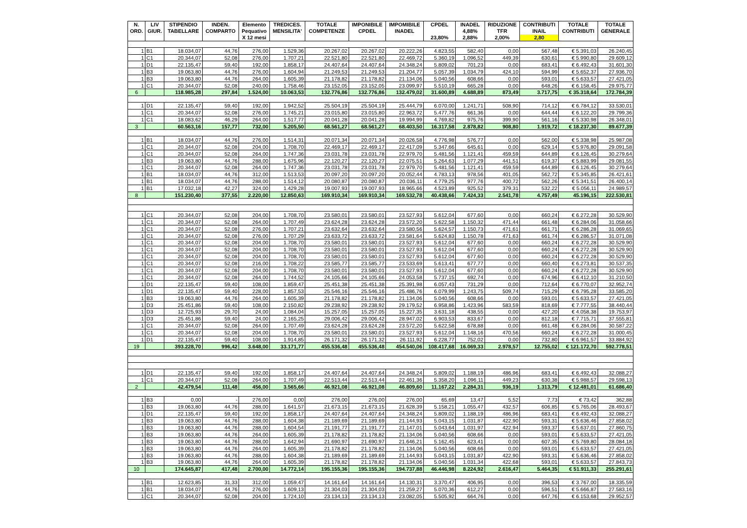| N. | LIV | STIPENDIO | INDEN. | Elemento | TREDICES. | TOTALE | IMPONIBILE | IMPOMIBILE | CPDEL | INADEL | RIDUZIONE | CONTRIBUTI | TOTALE | TOTALE |
| --- | --- | --- | --- | --- | --- | --- | --- | --- | --- | --- | --- | --- | --- | --- |
| ORD. | GIUR. | TABELLARE | COMPARTO | Pequativo | MENSILITA' | COMPETENZE | CPDEL | INADEL | | 4,88% | TFR | INAIL | CONTRIBUTI | GENERALE |
| | | | | X 12 mesi | | | | | 23,80% | 2,88% | 2,00% | 2,80 | | |
| 1 | B1 | 18.034,07 | 44,76 | 276,00 | 1.529,36 | 20.267,02 | 20.267,02 | 20.222,26 | 4.823,55 | 582,40 | 0,00 | 567,48 | € 5.391,03 | 26.240,45 |
| 1 | C1 | 20.344,07 | 52,08 | 276,00 | 1.707,21 | 22.521,80 | 22.521,80 | 22.469,72 | 5.360,19 | 1.096,52 | 449,39 | 630,61 | € 5.990,80 | 29.609,12 |
| 1 | D1 | 22.135,47 | 59,40 | 192,00 | 1.858,17 | 24.407,64 | 24.407,64 | 24.348,24 | 5.809,02 | 701,23 | 0,00 | 683,41 | € 6.492,43 | 31.601,30 |
| 1 | B3 | 19.063,80 | 44,76 | 276,00 | 1.604,94 | 21.249,53 | 21.249,53 | 21.204,77 | 5.057,39 | 1.034,79 | 424,10 | 594,99 | € 5.652,37 | 27.936,70 |
| 1 | B3 | 19.063,80 | 44,76 | 264,00 | 1.605,39 | 21.178,82 | 21.178,82 | 21.134,06 | 5.040,56 | 608,66 | 0,00 | 593,01 | € 5.633,57 | 27.421,05 |
| 1 | C1 | 20.344,07 | 52,08 | 240,00 | 1.758,46 | 23.152,05 | 23.152,05 | 23.099,97 | 5.510,19 | 665,28 | 0,00 | 648,26 | € 6.158,45 | 29.975,77 |
| 6 | | 118.985,28 | 297,84 | 1.524,00 | 10.063,53 | 132.776,86 | 132.776,86 | 132.479,02 | 31.600,89 | 4.688,89 | 873,49 | 3.717,75 | € 35.318,64 | 172.784,39 |
| 1 | D1 | 22.135,47 | 59,40 | 192,00 | 1.942,52 | 25.504,19 | 25.504,19 | 25.444,79 | 6.070,00 | 1.241,71 | 508,90 | 714,12 | € 6.784,12 | 33.530,01 |
| 1 | C1 | 20.344,07 | 52,08 | 276,00 | 1.745,21 | 23.015,80 | 23.015,80 | 22.963,72 | 5.477,76 | 661,36 | 0,00 | 644,44 | € 6.122,20 | 29.799,36 |
| 1 | C1 | 18.083,62 | 46,29 | 264,00 | 1.517,77 | 20.041,28 | 20.041,28 | 19.994,99 | 4.769,82 | 975,76 | 399,90 | 561,16 | € 5.330,98 | 26.348,01 |
| 3 | | 60.563,16 | 157,77 | 732,00 | 5.205,50 | 68.561,27 | 68.561,27 | 68.403,50 | 16.317,58 | 2.878,82 | 908,80 | 1.919,72 | € 18.237,30 | 89.677,39 |
| 1 | B1 | 18.034,07 | 44,76 | 276,00 | 1.514,31 | 20.071,34 | 20.071,34 | 20.026,58 | 4.776,98 | 576,77 | 0,00 | 562,00 | € 5.338,98 | 25.987,08 |
| 1 | C1 | 20.344,07 | 52,08 | 204,00 | 1.708,70 | 22.469,17 | 22.469,17 | 22.417,09 | 5.347,66 | 645,61 | 0,00 | 629,14 | € 5.976,80 | 29.091,58 |
| 1 | C1 | 20.344,07 | 52,08 | 264,00 | 1.747,36 | 23.031,78 | 23.031,78 | 22.979,70 | 5.481,56 | 1.121,41 | 459,59 | 644,89 | € 6.126,45 | 30.279,64 |
| 1 | B3 | 19.063,80 | 44,76 | 288,00 | 1.675,96 | 22.120,27 | 22.120,27 | 22.075,51 | 5.264,63 | 1.077,29 | 441,51 | 619,37 | € 5.883,99 | 29.081,55 |
| 1 | C1 | 20.344,07 | 52,08 | 264,00 | 1.747,36 | 23.031,78 | 23.031,78 | 22.979,70 | 5.481,56 | 1.121,41 | 459,59 | 644,89 | € 6.126,45 | 30.279,64 |
| 1 | B1 | 18.034,07 | 44,76 | 312,00 | 1.513,53 | 20.097,20 | 20.097,20 | 20.052,44 | 4.783,13 | 978,56 | 401,05 | 562,72 | € 5.345,85 | 26.421,61 |
| 1 | B1 | 18.034,07 | 44,76 | 288,00 | 1.514,12 | 20.080,87 | 20.080,87 | 20.036,11 | 4.779,25 | 977,76 | 400,72 | 562,26 | € 5.341,51 | 26.400,14 |
| 1 | B1 | 17.032,18 | 42,27 | 324,00 | 1.429,28 | 19.007,93 | 19.007,93 | 18.965,66 | 4.523,89 | 925,52 | 379,31 | 532,22 | € 5.056,11 | 24.989,57 |
| 8 | | 151.230,40 | 377,55 | 2.220,00 | 12.850,63 | 169.910,34 | 169.910,34 | 169.532,78 | 40.438,66 | 7.424,33 | 2.541,78 | 4.757,49 | 45.196,15 | 222.530,81 |
| 1 | C1 | 20.344,07 | 52,08 | 204,00 | 1.708,70 | 23.580,01 | 23.580,01 | 23.527,93 | 5.612,04 | 677,60 | 0,00 | 660,24 | € 6.272,28 | 30.529,90 |
| 1 | C1 | 20.344,07 | 52,08 | 264,00 | 1.707,49 | 23.624,28 | 23.624,28 | 23.572,20 | 5.622,58 | 1.150,32 | 471,44 | 661,48 | € 6.284,06 | 31.058,66 |
| 1 | C1 | 20.344,07 | 52,08 | 276,00 | 1.707,21 | 23.632,64 | 23.632,64 | 23.580,56 | 5.624,57 | 1.150,73 | 471,61 | 661,71 | € 6.286,28 | 31.069,65 |
| 1 | C1 | 20.344,07 | 52,08 | 276,00 | 1.707,29 | 23.633,72 | 23.633,72 | 23.581,64 | 5.624,83 | 1.150,78 | 471,63 | 661,74 | € 6.286,57 | 31.071,08 |
| 1 | C1 | 20.344,07 | 52,08 | 204,00 | 1.708,70 | 23.580,01 | 23.580,01 | 23.527,93 | 5.612,04 | 677,60 | 0,00 | 660,24 | € 6.272,28 | 30.529,90 |
| 1 | C1 | 20.344,07 | 52,08 | 204,00 | 1.708,70 | 23.580,01 | 23.580,01 | 23.527,93 | 5.612,04 | 677,60 | 0,00 | 660,24 | € 6.272,28 | 30.529,90 |
| 1 | C1 | 20.344,07 | 52,08 | 204,00 | 1.708,70 | 23.580,01 | 23.580,01 | 23.527,93 | 5.612,04 | 677,60 | 0,00 | 660,24 | € 6.272,28 | 30.529,90 |
| 1 | C1 | 20.344,07 | 52,08 | 216,00 | 1.708,22 | 23.585,77 | 23.585,77 | 23.533,69 | 5.613,41 | 677,77 | 0,00 | 660,40 | € 6.273,81 | 30.537,35 |
| 1 | C1 | 20.344,07 | 52,08 | 204,00 | 1.708,70 | 23.580,01 | 23.580,01 | 23.527,93 | 5.612,04 | 677,60 | 0,00 | 660,24 | € 6.272,28 | 30.529,90 |
| 1 | C1 | 20.344,07 | 52,08 | 264,00 | 1.744,52 | 24.105,66 | 24.105,66 | 24.053,58 | 5.737,15 | 692,74 | 0,00 | 674,96 | € 6.412,10 | 31.210,50 |
| 1 | D1 | 22.135,47 | 59,40 | 108,00 | 1.859,47 | 25.451,38 | 25.451,38 | 25.391,98 | 6.057,43 | 731,29 | 0,00 | 712,64 | € 6.770,07 | 32.952,74 |
| 1 | D1 | 22.135,47 | 59,40 | 228,00 | 1.857,53 | 25.546,16 | 25.546,16 | 25.486,76 | 6.079,99 | 1.243,75 | 509,74 | 715,29 | € 6.795,28 | 33.585,20 |
| 1 | B3 | 19.063,80 | 44,76 | 264,00 | 1.605,39 | 21.178,82 | 21.178,82 | 21.134,06 | 5.040,56 | 608,66 | 0,00 | 593,01 | € 5.633,57 | 27.421,05 |
| 1 | D3 | 25.451,86 | 59,40 | 108,00 | 2.150,82 | 29.238,92 | 29.238,92 | 29.179,52 | 6.958,86 | 1.423,96 | 583,59 | 818,69 | € 7.777,55 | 38.440,44 |
| 1 | D3 | 12.725,93 | 29,70 | 24,00 | 1.084,04 | 15.257,05 | 15.257,05 | 15.227,35 | 3.631,18 | 438,55 | 0,00 | 427,20 | € 4.058,38 | 19.753,97 |
| 1 | D3 | 25.451,86 | 59,40 | 24,00 | 2.165,25 | 29.006,42 | 29.006,42 | 28.947,02 | 6.903,53 | 833,67 | 0,00 | 812,18 | € 7.715,71 | 37.555,81 |
| 1 | C1 | 20.344,07 | 52,08 | 264,00 | 1.707,49 | 23.624,28 | 23.624,28 | 23.572,20 | 5.622,58 | 678,88 | 0,00 | 661,48 | € 6.284,06 | 30.587,22 |
| 1 | C1 | 20.344,07 | 52,08 | 204,00 | 1.708,70 | 23.580,01 | 23.580,01 | 23.527,93 | 5.612,04 | 1.148,16 | 470,56 | 660,24 | € 6.272,28 | 31.000,45 |
| 1 | D1 | 22.135,47 | 59,40 | 108,00 | 1.914,85 | 26.171,32 | 26.171,32 | 26.111,92 | 6.228,77 | 752,02 | 0,00 | 732,80 | € 6.961,57 | 33.884,92 |
| 19 | | 393.228,70 | 996,42 | 3.648,00 | 33.171,77 | 455.536,48 | 455.536,48 | 454.540,06 | 108.417,68 | 16.069,33 | 2.978,57 | 12.755,02 | € 121.172,70 | 592.778,51 |
| 1 | D1 | 22.135,47 | 59,40 | 192,00 | 1.858,17 | 24.407,64 | 24.407,64 | 24.348,24 | 5.809,02 | 1.188,19 | 486,96 | 683,41 | € 6.492,43 | 32.088,27 |
| 1 | C1 | 20.344,07 | 52,08 | 264,00 | 1.707,49 | 22.513,44 | 22.513,44 | 22.461,36 | 5.358,20 | 1.096,11 | 449,23 | 630,38 | € 5.988,57 | 29.598,13 |
| 2 | | 42.479,54 | 111,48 | 456,00 | 3.565,66 | 46.921,08 | 46.921,08 | 46.809,60 | 11.167,22 | 2.284,31 | 936,19 | 1.313,79 | € 12.481,01 | 61.686,40 |
| 1 | B3 | 0,00 | - | 276,00 | 0,00 | 276,00 | 276,00 | 276,00 | 65,69 | 13,47 | 5,52 | 7,73 | € 73,42 | 362,88 |
| 1 | B3 | 19.063,80 | 44,76 | 288,00 | 1.641,57 | 21.673,15 | 21.673,15 | 21.628,39 | 5.158,21 | 1.055,47 | 432,57 | 606,85 | € 5.765,06 | 28.493,67 |
| 1 | D1 | 22.135,47 | 59,40 | 192,00 | 1.858,17 | 24.407,64 | 24.407,64 | 24.348,24 | 5.809,02 | 1.188,19 | 486,96 | 683,41 | € 6.492,43 | 32.088,27 |
| 1 | B3 | 19.063,80 | 44,76 | 288,00 | 1.604,38 | 21.189,69 | 21.189,69 | 21.144,93 | 5.043,15 | 1.031,87 | 422,90 | 593,31 | € 5.636,46 | 27.858,02 |
| 1 | B3 | 19.063,80 | 44,76 | 288,00 | 1.604,54 | 21.191,77 | 21.191,77 | 21.147,01 | 5.043,64 | 1.031,97 | 422,94 | 593,37 | € 5.637,01 | 27.860,75 |
| 1 | B3 | 19.063,80 | 44,76 | 264,00 | 1.605,39 | 21.178,82 | 21.178,82 | 21.134,06 | 5.040,56 | 608,66 | 0,00 | 593,01 | € 5.633,57 | 27.421,05 |
| 1 | B3 | 19.063,80 | 44,76 | 288,00 | 1.642,94 | 21.690,97 | 21.690,97 | 21.646,21 | 5.162,45 | 623,41 | 0,00 | 607,35 | € 5.769,80 | 28.084,18 |
| 1 | B3 | 19.063,80 | 44,76 | 264,00 | 1.605,39 | 21.178,82 | 21.178,82 | 21.134,06 | 5.040,56 | 608,66 | 0,00 | 593,01 | € 5.633,57 | 27.421,05 |
| 1 | B3 | 19.063,80 | 44,76 | 288,00 | 1.604,38 | 21.189,69 | 21.189,69 | 21.144,93 | 5.043,15 | 1.031,87 | 422,90 | 593,31 | € 5.636,46 | 27.858,02 |
| 1 | B3 | 19.063,80 | 44,76 | 264,00 | 1.605,39 | 21.178,82 | 21.178,82 | 21.134,06 | 5.040,56 | 1.031,34 | 422,68 | 593,01 | € 5.633,57 | 27.843,73 |
| 10 | | 174.645,87 | 417,48 | 2.700,00 | 14.772,14 | 195.155,36 | 195.155,36 | 194.737,88 | 46.446,98 | 8.224,92 | 2.616,47 | 5.464,35 | € 51.911,33 | 255.291,61 |
| 1 | B1 | 12.623,85 | 31,33 | 312,00 | 1.059,47 | 14.161,64 | 14.161,64 | 14.130,31 | 3.370,47 | 406,95 | 0,00 | 396,53 | € 3.767,00 | 18.335,59 |
| 1 | B1 | 18.034,07 | 44,76 | 276,00 | 1.609,13 | 21.304,03 | 21.304,03 | 21.259,27 | 5.070,36 | 612,27 | 0,00 | 596,51 | € 5.666,87 | 27.583,16 |
| 1 | C1 | 20.344,07 | 52,08 | 204,00 | 1.724,10 | 23.134,13 | 23.134,13 | 23.082,05 | 5.505,92 | 664,76 | 0,00 | 647,76 | € 6.153,68 | 29.952,57 |